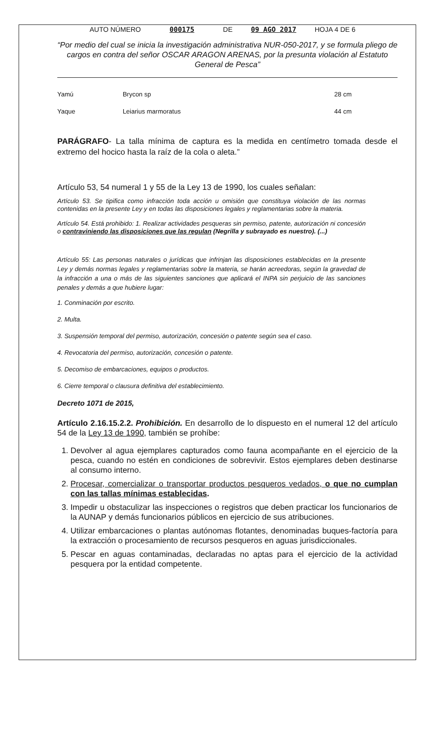AUTO NÚMERO 000175 DE 09 AGO 2017 HOJA 4 DE 6
“Por medio del cual se inicia la investigación administrativa NUR-050-2017, y se formula pliego de cargos en contra del señor OSCAR ARAGON ARENAS, por la presunta violación al Estatuto General de Pesca”
| Yamú | Brycon sp | 28 cm |
| Yaque | Leiarius marmoratus | 44 cm |
PARÁGRAFO- La talla mínima de captura es la medida en centímetro tomada desde el extremo del hocico hasta la raíz de la cola o aleta.”
Artículo 53, 54 numeral 1 y 55 de la Ley 13 de 1990, los cuales señalan:
Artículo 53. Se tipifica como infracción toda acción u omisión que constituya violación de las normas contenidas en la presente Ley y en todas las disposiciones legales y reglamentarias sobre la materia.
Artículo 54. Está prohibido: 1. Realizar actividades pesqueras sin permiso, patente, autorización ni concesión o contraviniendo las disposiciones que las regulan (Negrilla y subrayado es nuestro). (...)
Artículo 55: Las personas naturales o jurídicas que infrinjan las disposiciones establecidas en la presente Ley y demás normas legales y reglamentarias sobre la materia, se harán acreedoras, según la gravedad de la infracción a una o más de las siguientes sanciones que aplicará el INPA sin perjuicio de las sanciones penales y demás a que hubiere lugar:
1. Conminación por escrito.
2. Multa.
3. Suspensión temporal del permiso, autorización, concesión o patente según sea el caso.
4. Revocatoria del permiso, autorización, concesión o patente.
5. Decomiso de embarcaciones, equipos o productos.
6. Cierre temporal o clausura definitiva del establecimiento.
Decreto 1071 de 2015,
Artículo 2.16.15.2.2. Prohibición. En desarrollo de lo dispuesto en el numeral 12 del artículo 54 de la Ley 13 de 1990, también se prohíbe:
1. Devolver al agua ejemplares capturados como fauna acompañante en el ejercicio de la pesca, cuando no estén en condiciones de sobrevivir. Estos ejemplares deben destinarse al consumo interno.
2. Procesar, comercializar o transportar productos pesqueros vedados, o que no cumplan con las tallas mínimas establecidas.
3. Impedir u obstaculizar las inspecciones o registros que deben practicar los funcionarios de la AUNAP y demás funcionarios públicos en ejercicio de sus atribuciones.
4. Utilizar embarcaciones o plantas autónomas flotantes, denominadas buques-factoría para la extracción o procesamiento de recursos pesqueros en aguas jurisdiccionales.
5. Pescar en aguas contaminadas, declaradas no aptas para el ejercicio de la actividad pesquera por la entidad competente.